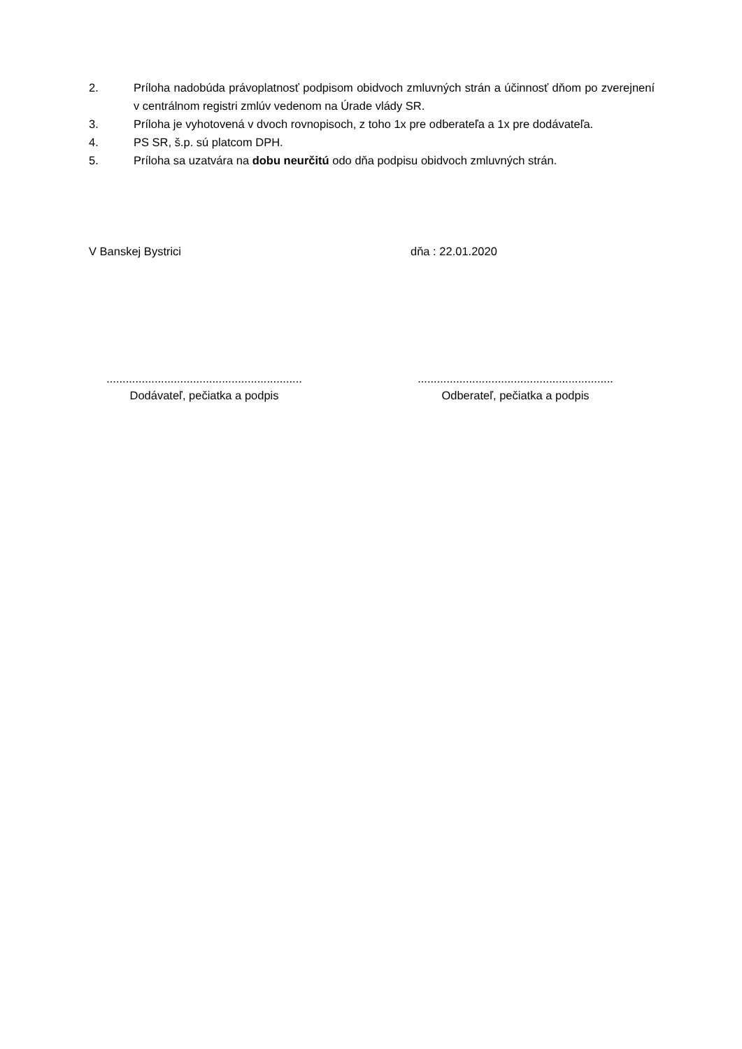2. Príloha nadobúda právoplatnosť podpisom obidvoch zmluvných strán a účinnosť dňom po zverejnení v centrálnom registri zmlúv vedenom na Úrade vlády SR.
3. Príloha je vyhotovená v dvoch rovnopisoch, z toho 1x pre odberateľa a 1x pre dodávateľa.
4. PS SR, š.p. sú platcom DPH.
5. Príloha sa uzatvára na dobu neurčitú odo dňa podpisu obidvoch zmluvných strán.
V Banskej Bystrici dňa : 22.01.2020
.............................................................
Dodávateľ, pečiatka a podpis
.............................................................
Odberateľ, pečiatka a podpis